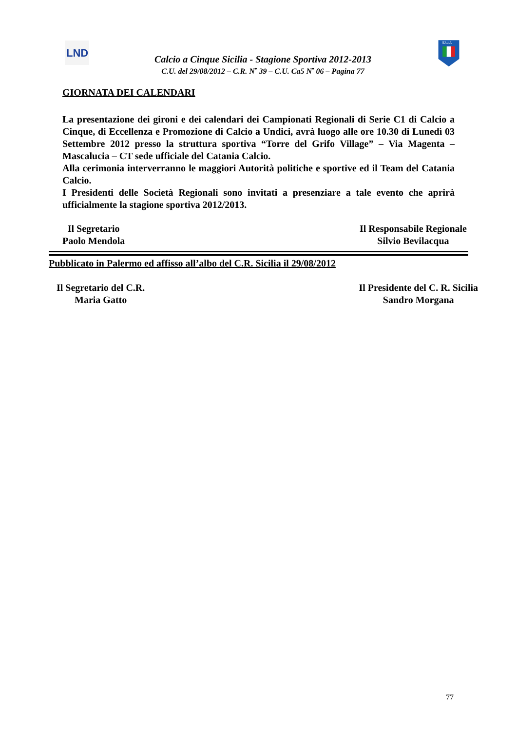LND
Calcio a Cinque Sicilia - Stagione Sportiva 2012-2013
C.U. del 29/08/2012 – C.R. N<sup>•</sup> 39 – C.U. Ca5 N<sup>•</sup> 06 – Pagina 77
ITALIA
GIORNATA DEI CALENDARI
La presentazione dei gironi e dei calendari dei Campionati Regionali di Serie C1 di Calcio a Cinque, di Eccellenza e Promozione di Calcio a Undici, avrà luogo alle ore 10.30 di Lunedì 03 Settembre 2012 presso la struttura sportiva “Torre del Grifo Village” – Via Magenta – Mascalucia – CT sede ufficiale del Catania Calcio.
Alla cerimonia interverranno le maggiori Autorità politiche e sportive ed il Team del Catania Calcio.
I Presidenti delle Società Regionali sono invitati a presenziare a tale evento che aprirà ufficialmente la stagione sportiva 2012/2013.
Il Segretario
Paolo Mendola
Il Responsabile Regionale
Silvio Bevilacqua
Pubblicato in Palermo ed affisso all’albo del C.R. Sicilia il 29/08/2012
Il Segretario del C.R.
Maria Gatto
Il Presidente del C. R. Sicilia
Sandro Morgana
77